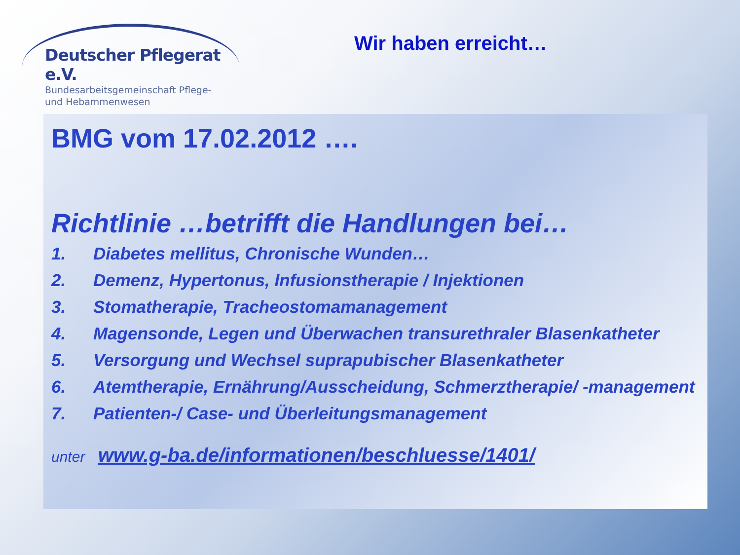Deutscher Pflegerat e.V.
Bundesarbeitsgemeinschaft Pflege-
und Hebammenwesen
Wir haben erreicht…
BMG vom 17.02.2012 ….
Richtlinie …betrifft die Handlungen bei…
1. Diabetes mellitus, Chronische Wunden…
2. Demenz, Hypertonus, Infusionstherapie / Injektionen
3. Stomatherapie, Tracheostomamanagement
4. Magensonde, Legen und Überwachen transurethraler Blasenkatheter
5. Versorgung und Wechsel suprapubischer Blasenkatheter
6. Atemtherapie, Ernährung/Ausscheidung, Schmerztherapie/ -management
7. Patienten-/ Case- und Überleitungsmanagement
unter www.g-ba.de/informationen/beschluesse/1401/